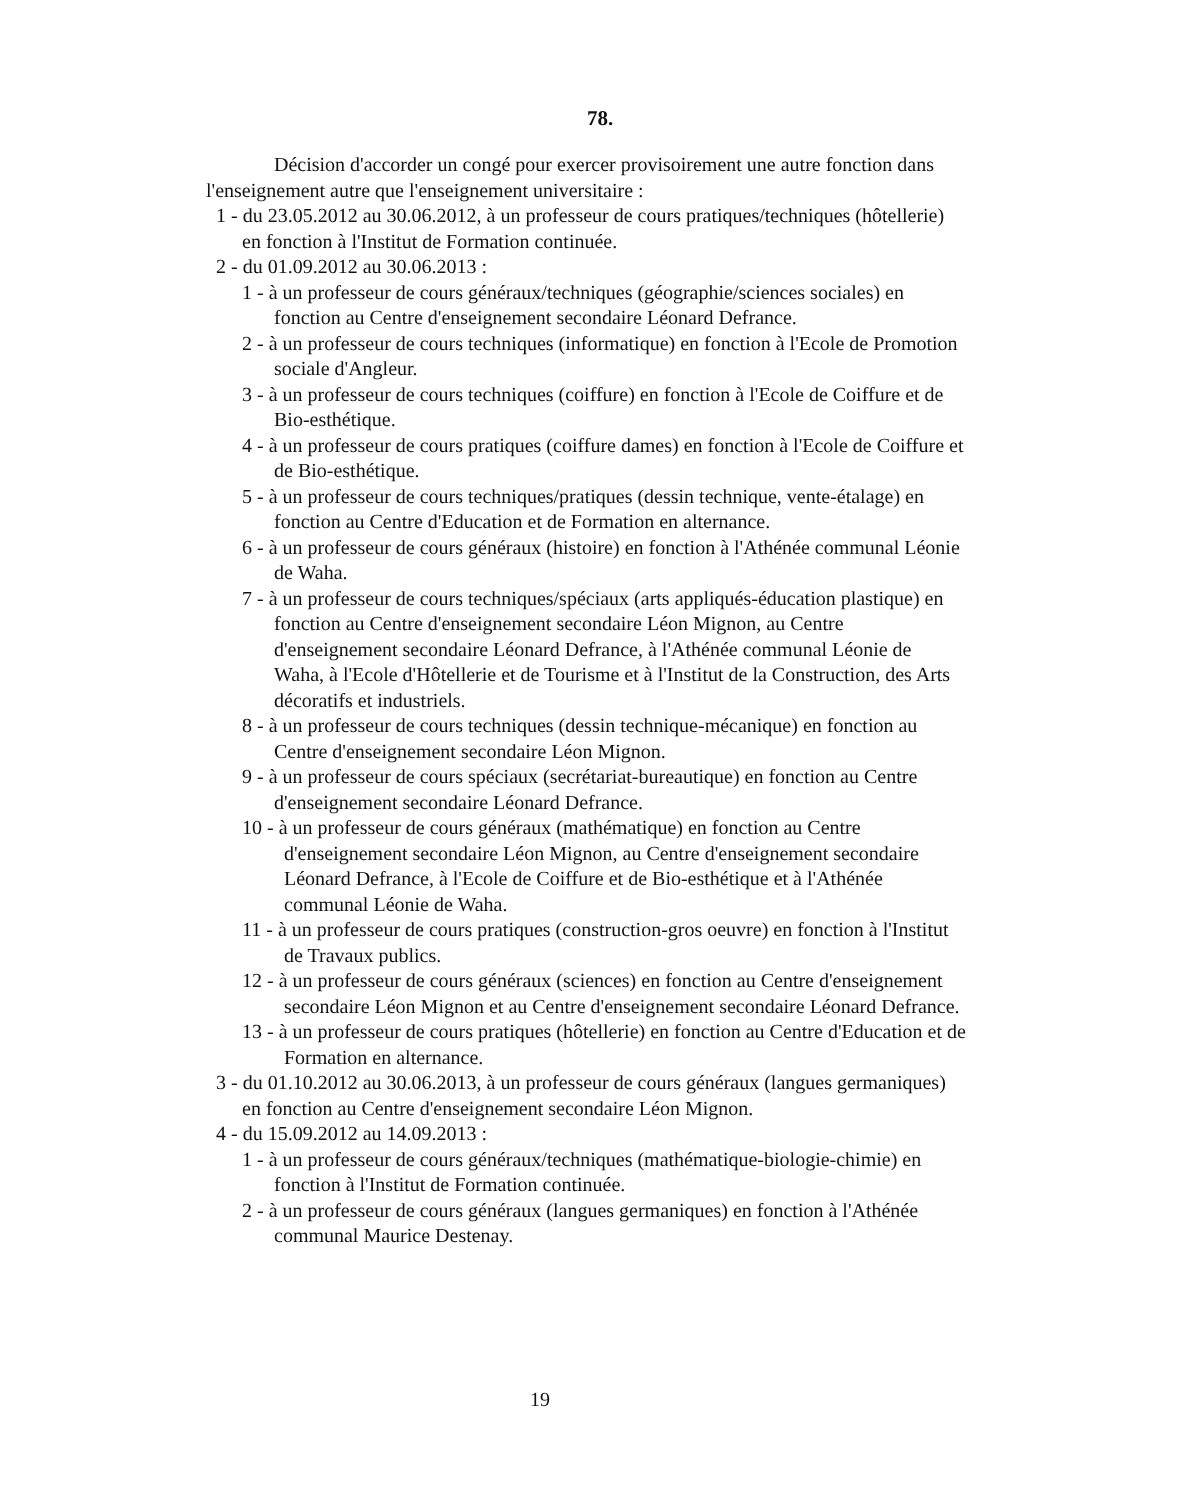78.
Décision d'accorder un congé pour exercer provisoirement une autre fonction dans l'enseignement autre que l'enseignement universitaire :
1 - du 23.05.2012 au 30.06.2012, à un professeur de cours pratiques/techniques (hôtellerie) en fonction à l'Institut de Formation continuée.
2 - du 01.09.2012 au 30.06.2013 :
1 - à un professeur de cours généraux/techniques (géographie/sciences sociales) en fonction au Centre d'enseignement secondaire Léonard Defrance.
2 - à un professeur de cours techniques (informatique) en fonction à l'Ecole de Promotion sociale d'Angleur.
3 - à un professeur de cours techniques (coiffure) en fonction à l'Ecole de Coiffure et de Bio-esthétique.
4 - à un professeur de cours pratiques (coiffure dames) en fonction à l'Ecole de Coiffure et de Bio-esthétique.
5 - à un professeur de cours techniques/pratiques (dessin technique, vente-étalage) en fonction au Centre d'Education et de Formation en alternance.
6 - à un professeur de cours généraux (histoire) en fonction à l'Athénée communal Léonie de Waha.
7 - à un professeur de cours techniques/spéciaux (arts appliqués-éducation plastique) en fonction au Centre d'enseignement secondaire Léon Mignon, au Centre d'enseignement secondaire Léonard Defrance, à l'Athénée communal Léonie de Waha, à l'Ecole d'Hôtellerie et de Tourisme et à l'Institut de la Construction, des Arts décoratifs et industriels.
8 - à un professeur de cours techniques (dessin technique-mécanique) en fonction au Centre d'enseignement secondaire Léon Mignon.
9 - à un professeur de cours spéciaux (secrétariat-bureautique) en fonction au Centre d'enseignement secondaire Léonard Defrance.
10 - à un professeur de cours généraux (mathématique) en fonction au Centre d'enseignement secondaire Léon Mignon, au Centre d'enseignement secondaire Léonard Defrance, à l'Ecole de Coiffure et de Bio-esthétique et à l'Athénée communal Léonie de Waha.
11 - à un professeur de cours pratiques (construction-gros oeuvre) en fonction à l'Institut de Travaux publics.
12 - à un professeur de cours généraux (sciences) en fonction au Centre d'enseignement secondaire Léon Mignon et au Centre d'enseignement secondaire Léonard Defrance.
13 - à un professeur de cours pratiques (hôtellerie) en fonction au Centre d'Education et de Formation en alternance.
3 - du 01.10.2012 au 30.06.2013, à un professeur de cours généraux (langues germaniques) en fonction au Centre d'enseignement secondaire Léon Mignon.
4 - du 15.09.2012 au 14.09.2013 :
1 - à un professeur de cours généraux/techniques (mathématique-biologie-chimie) en fonction à l'Institut de Formation continuée.
2 - à un professeur de cours généraux (langues germaniques) en fonction à l'Athénée communal Maurice Destenay.
19